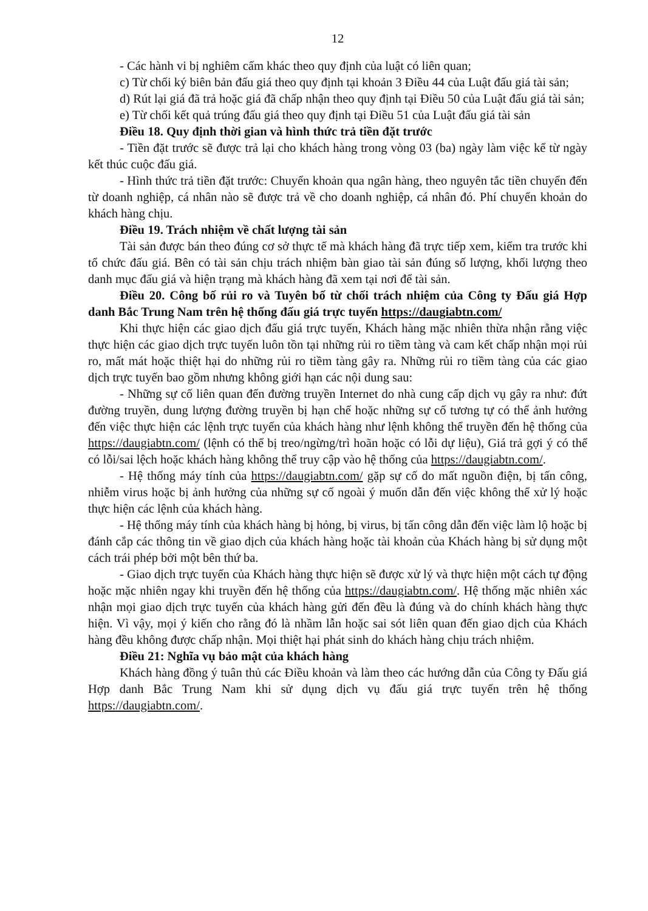12
- Các hành vi bị nghiêm cấm khác theo quy định của luật có liên quan;
c) Từ chối ký biên bản đấu giá theo quy định tại khoản 3 Điều 44 của Luật đấu giá tài sản;
d) Rút lại giá đã trả hoặc giá đã chấp nhận theo quy định tại Điều 50 của Luật đấu giá tài sản;
e) Từ chối kết quả trúng đấu giá theo quy định tại Điều 51 của Luật đấu giá tài sản
Điều 18. Quy định thời gian và hình thức trả tiền đặt trước
- Tiền đặt trước sẽ được trả lại cho khách hàng trong vòng 03 (ba) ngày làm việc kể từ ngày kết thúc cuộc đấu giá.
- Hình thức trả tiền đặt trước: Chuyển khoản qua ngân hàng, theo nguyên tắc tiền chuyển đến từ doanh nghiệp, cá nhân nào sẽ được trả về cho doanh nghiệp, cá nhân đó. Phí chuyển khoản do khách hàng chịu.
Điều 19. Trách nhiệm về chất lượng tài sản
Tài sản được bán theo đúng cơ sở thực tế mà khách hàng đã trực tiếp xem, kiểm tra trước khi tổ chức đấu giá. Bên có tài sản chịu trách nhiệm bàn giao tài sản đúng số lượng, khối lượng theo danh mục đấu giá và hiện trạng mà khách hàng đã xem tại nơi để tài sản.
Điều 20. Công bố rủi ro và Tuyên bố từ chối trách nhiệm của Công ty Đấu giá Hợp danh Bắc Trung Nam trên hệ thống đấu giá trực tuyến https://daugiabtn.com/
Khi thực hiện các giao dịch đấu giá trực tuyến, Khách hàng mặc nhiên thừa nhận rằng việc thực hiện các giao dịch trực tuyến luôn tồn tại những rủi ro tiềm tàng và cam kết chấp nhận mọi rủi ro, mất mát hoặc thiệt hại do những rủi ro tiềm tàng gây ra. Những rủi ro tiềm tàng của các giao dịch trực tuyến bao gồm nhưng không giới hạn các nội dung sau:
- Những sự cố liên quan đến đường truyền Internet do nhà cung cấp dịch vụ gây ra như: đứt đường truyền, dung lượng đường truyền bị hạn chế hoặc những sự cố tương tự có thể ảnh hưởng đến việc thực hiện các lệnh trực tuyến của khách hàng như lệnh không thể truyền đến hệ thống của https://daugiabtn.com/ (lệnh có thể bị treo/ngừng/trì hoãn hoặc có lỗi dự liệu), Giá trả gợi ý có thể có lỗi/sai lệch hoặc khách hàng không thể truy cập vào hệ thống của https://daugiabtn.com/.
- Hệ thống máy tính của https://daugiabtn.com/ gặp sự cố do mất nguồn điện, bị tấn công, nhiễm virus hoặc bị ảnh hưởng của những sự cố ngoài ý muốn dẫn đến việc không thể xử lý hoặc thực hiện các lệnh của khách hàng.
- Hệ thống máy tính của khách hàng bị hỏng, bị virus, bị tấn công dẫn đến việc làm lộ hoặc bị đánh cắp các thông tin về giao dịch của khách hàng hoặc tài khoản của Khách hàng bị sử dụng một cách trái phép bởi một bên thứ ba.
- Giao dịch trực tuyến của Khách hàng thực hiện sẽ được xử lý và thực hiện một cách tự động hoặc mặc nhiên ngay khi truyền đến hệ thống của https://daugiabtn.com/. Hệ thống mặc nhiên xác nhận mọi giao dịch trực tuyến của khách hàng gửi đến đều là đúng và do chính khách hàng thực hiện. Vì vậy, mọi ý kiến cho rằng đó là nhầm lẫn hoặc sai sót liên quan đến giao dịch của Khách hàng đều không được chấp nhận. Mọi thiệt hại phát sinh do khách hàng chịu trách nhiệm.
Điều 21: Nghĩa vụ bảo mật của khách hàng
Khách hàng đồng ý tuân thủ các Điều khoản và làm theo các hướng dẫn của Công ty Đấu giá Hợp danh Bắc Trung Nam khi sử dụng dịch vụ đấu giá trực tuyến trên hệ thống https://daugiabtn.com/.